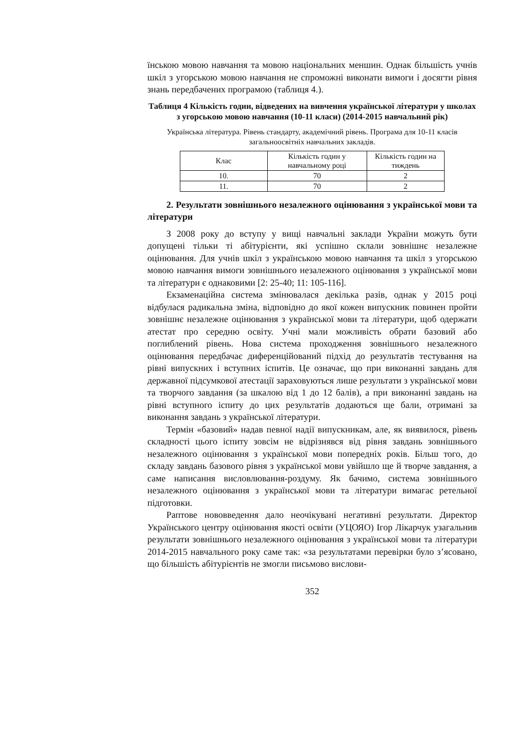їнською мовою навчання та мовою національних меншин. Однак більшість учнів шкіл з угорською мовою навчання не спроможні виконати вимоги і досягти рівня знань передбачених програмою (таблиця 4.).
Таблиця 4 Кількість годин, відведених на вивчення української літератури у школах з угорською мовою навчання (10-11 класи) (2014-2015 навчальний рік)
Українська література. Рівень стандарту, академічний рівень. Програма для 10-11 класів загальноосвітніх навчальних закладів.
| Клас | Кількість годин у навчальному році | Кількість годин на тиждень |
| 10. | 70 | 2 |
| 11. | 70 | 2 |
2. Результати зовнішнього незалежного оцінювання з української мови та літератури
З 2008 року до вступу у вищі навчальні заклади України можуть бути допущені тільки ті абітурієнти, які успішно склали зовнішнє незалежне оцінювання. Для учнів шкіл з українською мовою навчання та шкіл з угорською мовою навчання вимоги зовнішнього незалежного оцінювання з української мови та літератури є однаковими [2: 25-40; 11: 105-116].
Екзаменаційна система змінювалася декілька разів, однак у 2015 році відбулася радикальна зміна, відповідно до якої кожен випускник повинен пройти зовнішнє незалежне оцінювання з української мови та літератури, щоб одержати атестат про середню освіту. Учні мали можливість обрати базовий або поглиблений рівень. Нова система проходження зовнішнього незалежного оцінювання передбачає диференційований підхід до результатів тестування на рівні випускних і вступних іспитів. Це означає, що при виконанні завдань для державної підсумкової атестації зараховуються лише результати з української мови та творчого завдання (за шкалою від 1 до 12 балів), а при виконанні завдань на рівні вступного іспиту до цих результатів додаються ще бали, отримані за виконання завдань з української літератури.
Термін «базовий» надав певної надії випускникам, але, як виявилося, рівень складності цього іспиту зовсім не відрізнявся від рівня завдань зовнішнього незалежного оцінювання з української мови попередніх років. Більш того, до складу завдань базового рівня з української мови увійшло ще й творче завдання, а саме написання висловлювання-роздуму. Як бачимо, система зовнішнього незалежного оцінювання з української мови та літератури вимагає ретельної підготовки.
Раптове нововведення дало неочікувані негативні результати. Директор Українського центру оцінювання якості освіти (УЦОЯО) Ігор Лікарчук узагальнив результати зовнішнього незалежного оцінювання з української мови та літератури 2014-2015 навчального року саме так: «за результатами перевірки було з’ясовано, що більшість абітурієнтів не змогли письмово вислови-
352